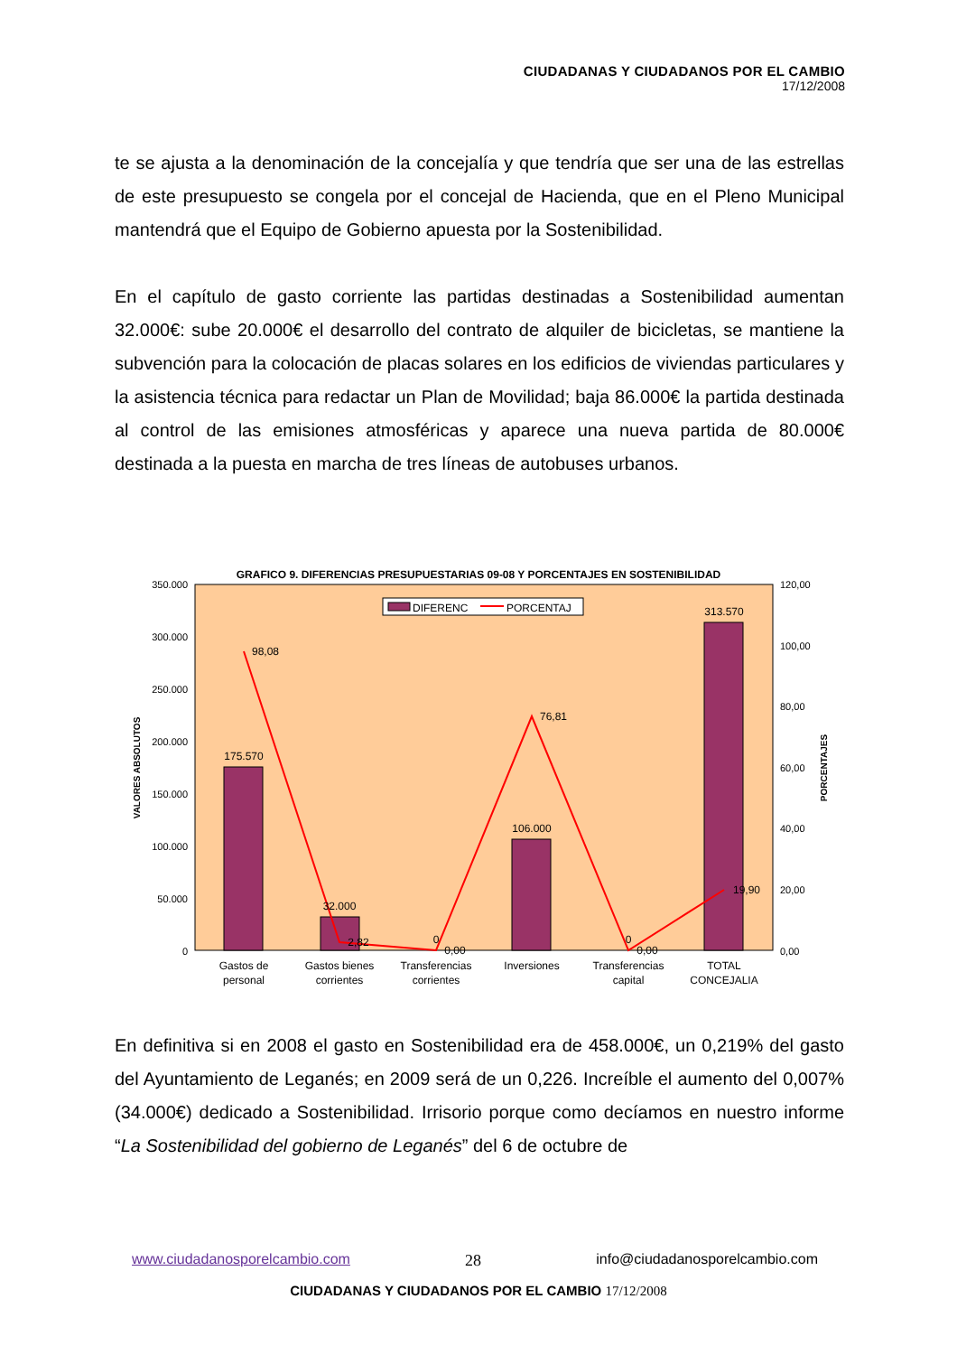CIUDADANAS Y CIUDADANOS POR EL CAMBIO
17/12/2008
te se ajusta a la denominación de la concejalía y que tendría que ser una de las estrellas de este presupuesto se congela por el concejal de Hacienda, que en el Pleno Municipal mantendrá que el Equipo de Gobierno apuesta por la Sostenibilidad.
En el capítulo de gasto corriente las partidas destinadas a Sostenibilidad aumentan 32.000€: sube 20.000€ el desarrollo del contrato de alquiler de bicicletas, se mantiene la subvención para la colocación de placas solares en los edificios de viviendas particulares y la asistencia técnica para redactar un Plan de Movilidad; baja 86.000€ la partida destinada al control de las emisiones atmosféricas y aparece una nueva partida de 80.000€ destinada a la puesta en marcha de tres líneas de autobuses urbanos.
En definitiva si en 2008 el gasto en Sostenibilidad era de 458.000€, un 0,219% del gasto del Ayuntamiento de Leganés; en 2009 será de un 0,226. Increíble el aumento del 0,007% (34.000€) dedicado a Sostenibilidad. Irrisorio porque como decíamos en nuestro informe “La Sostenibilidad del gobierno de Leganés” del 6 de octubre de
GRAFICO 9. DIFERENCIAS PRESUPUESTARIAS 09-08 Y PORCENTAJES EN SOSTENIBILIDAD
350.000
300.000
250.000
200.000
150.000
100.000
50.000
0
120,00
100,00
80,00
60,00
40,00
20,00
0,00
VALORES ABSOLUTOS
PORCENTAJES
175.570
32.000
0
106.000
0
313.570
98,08
2,82
0,00
76,81
0,00
19,90
DIFERENC
PORCENTAJ
Gastos de
personal
Gastos bienes
corrientes
Transferencias
corrientes
Inversiones
Transferencias
capital
TOTAL
CONCEJALIA
www.ciudadanosporelcambio.com 28 info@ciudadanosporelcambio.com
CIUDADANAS Y CIUDADANOS POR EL CAMBIO 17/12/2008